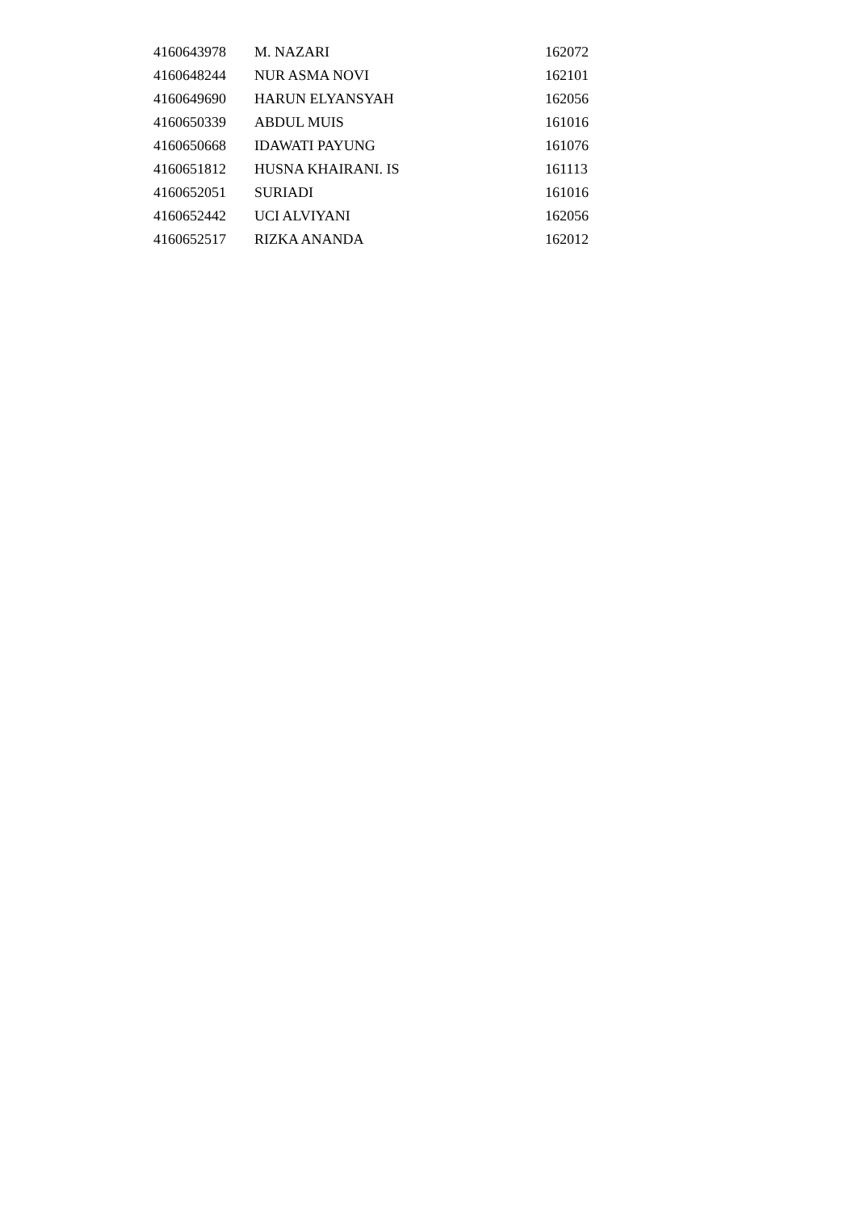| 4160643978 | M. NAZARI | 162072 |
| 4160648244 | NUR ASMA NOVI | 162101 |
| 4160649690 | HARUN ELYANSYAH | 162056 |
| 4160650339 | ABDUL MUIS | 161016 |
| 4160650668 | IDAWATI PAYUNG | 161076 |
| 4160651812 | HUSNA KHAIRANI. IS | 161113 |
| 4160652051 | SURIADI | 161016 |
| 4160652442 | UCI ALVIYANI | 162056 |
| 4160652517 | RIZKA ANANDA | 162012 |